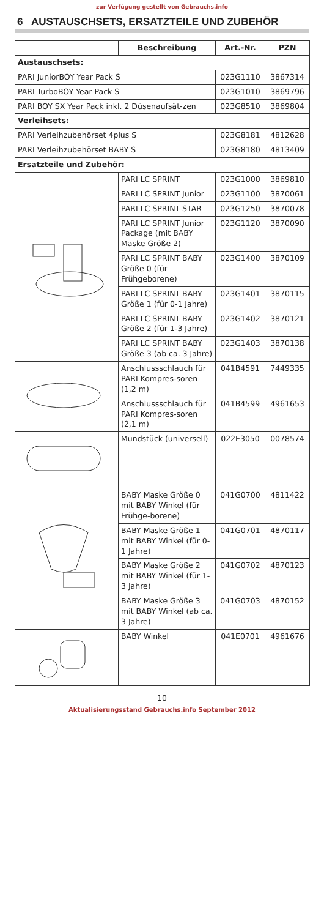zur Verfügung gestellt von Gebrauchs.info
6 AUSTAUSCHSETS, ERSATZTEILE UND ZUBEHÖR
| | Beschreibung | Art.-Nr. | PZN |
| --- | --- | --- | --- |
| Austauschsets: | | | |
| PARI JuniorBOY Year Pack S | | 023G1110 | 3867314 |
| PARI TurboBOY Year Pack S | | 023G1010 | 3869796 |
| PARI BOY SX Year Pack inkl. 2 Düsenaufsät-zen | | 023G8510 | 3869804 |
| Verleihsets: | | | |
| PARI Verleihzubehörset 4plus S | | 023G8181 | 4812628 |
| PARI Verleihzubehörset BABY S | | 023G8180 | 4813409 |
| Ersatzteile und Zubehör: | | | |
| | PARI LC SPRINT | 023G1000 | 3869810 |
| | PARI LC SPRINT Junior | 023G1100 | 3870061 |
| | PARI LC SPRINT STAR | 023G1250 | 3870078 |
| | PARI LC SPRINT Junior Package (mit BABY Maske Größe 2) | 023G1120 | 3870090 |
| | PARI LC SPRINT BABY Größe 0 (für Frühgeborene) | 023G1400 | 3870109 |
| | PARI LC SPRINT BABY Größe 1 (für 0-1 Jahre) | 023G1401 | 3870115 |
| | PARI LC SPRINT BABY Größe 2 (für 1-3 Jahre) | 023G1402 | 3870121 |
| | PARI LC SPRINT BABY Größe 3 (ab ca. 3 Jahre) | 023G1403 | 3870138 |
| | Anschlussschlauch für PARI Kompres-soren (1,2 m) | 041B4591 | 7449335 |
| | Anschlussschlauch für PARI Kompres-soren (2,1 m) | 041B4599 | 4961653 |
| | Mundstück (universell) | 022E3050 | 0078574 |
| | BABY Maske Größe 0 mit BABY Winkel (für Frühge-borene) | 041G0700 | 4811422 |
| | BABY Maske Größe 1 mit BABY Winkel (für 0-1 Jahre) | 041G0701 | 4870117 |
| | BABY Maske Größe 2 mit BABY Winkel (für 1-3 Jahre) | 041G0702 | 4870123 |
| | BABY Maske Größe 3 mit BABY Winkel (ab ca. 3 Jahre) | 041G0703 | 4870152 |
| | BABY Winkel | 041E0701 | 4961676 |
10
Aktualisierungsstand Gebrauchs.info September 2012